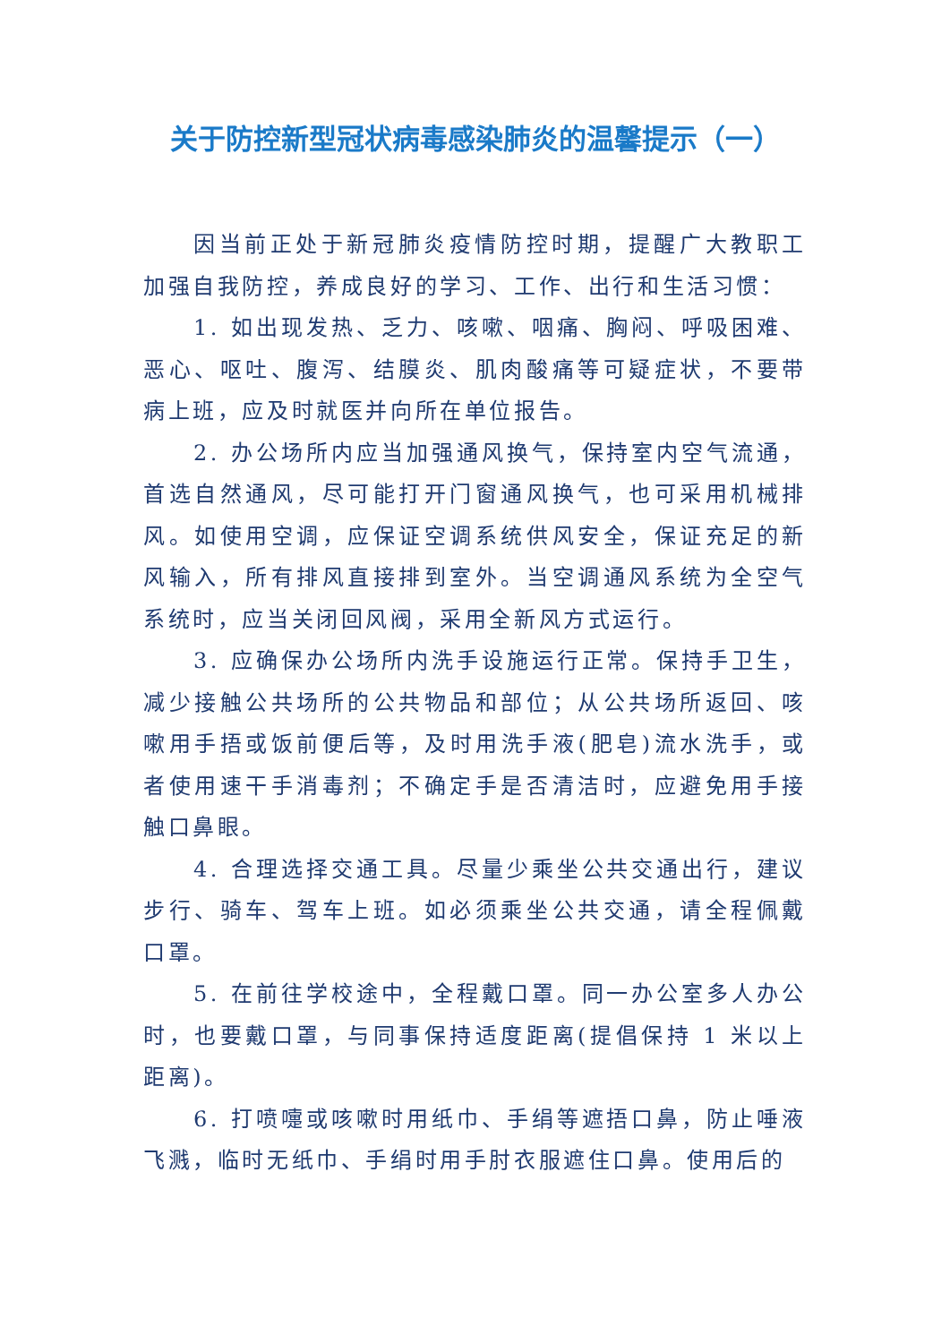关于防控新型冠状病毒感染肺炎的温馨提示（一）
因当前正处于新冠肺炎疫情防控时期，提醒广大教职工加强自我防控，养成良好的学习、工作、出行和生活习惯：
1. 如出现发热、乏力、咳嗽、咽痛、胸闷、呼吸困难、恶心、呕吐、腹泻、结膜炎、肌肉酸痛等可疑症状，不要带病上班，应及时就医并向所在单位报告。
2. 办公场所内应当加强通风换气，保持室内空气流通，首选自然通风，尽可能打开门窗通风换气，也可采用机械排风。如使用空调，应保证空调系统供风安全，保证充足的新风输入，所有排风直接排到室外。当空调通风系统为全空气系统时，应当关闭回风阀，采用全新风方式运行。
3. 应确保办公场所内洗手设施运行正常。保持手卫生，减少接触公共场所的公共物品和部位；从公共场所返回、咳嗽用手捂或饭前便后等，及时用洗手液(肥皂)流水洗手，或者使用速干手消毒剂；不确定手是否清洁时，应避免用手接触口鼻眼。
4. 合理选择交通工具。尽量少乘坐公共交通出行，建议步行、骑车、驾车上班。如必须乘坐公共交通，请全程佩戴口罩。
5. 在前往学校途中，全程戴口罩。同一办公室多人办公时，也要戴口罩，与同事保持适度距离(提倡保持 1 米以上距离)。
6. 打喷嚏或咳嗽时用纸巾、手绢等遮捂口鼻，防止唾液飞溅，临时无纸巾、手绢时用手肘衣服遮住口鼻。使用后的